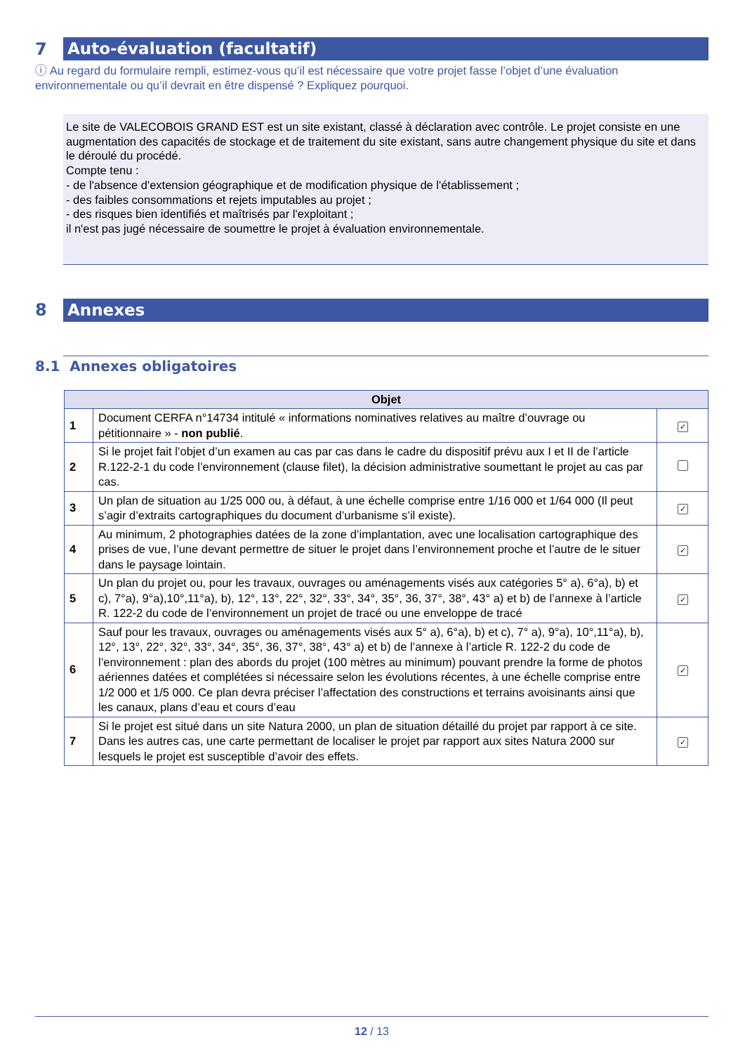7 Auto-évaluation (facultatif)
ⓘ Au regard du formulaire rempli, estimez-vous qu’il est nécessaire que votre projet fasse l’objet d’une évaluation environnementale ou qu’il devrait en être dispensé ? Expliquez pourquoi.
Le site de VALECOBOIS GRAND EST est un site existant, classé à déclaration avec contrôle. Le projet consiste en une augmentation des capacités de stockage et de traitement du site existant, sans autre changement physique du site et dans le déroulé du procédé.
Compte tenu :
- de l'absence d'extension géographique et de modification physique de l'établissement ;
- des faibles consommations et rejets imputables au projet ;
- des risques bien identifiés et maîtrisés par l'exploitant ;
il n'est pas jugé nécessaire de soumettre le projet à évaluation environnementale.
8 Annexes
8.1 Annexes obligatoires
| Objet | | |
| --- | --- | --- |
| 1 | Document CERFA n°14734 intitulé « informations nominatives relatives au maître d’ouvrage ou pétitionnaire » - non publié . | ✓ |
| 2 | Si le projet fait l’objet d’un examen au cas par cas dans le cadre du dispositif prévu aux I et II de l’article R.122-2-1 du code l’environnement (clause filet), la décision administrative soumettant le projet au cas par cas. | |
| 3 | Un plan de situation au 1/25 000 ou, à défaut, à une échelle comprise entre 1/16 000 et 1/64 000 (Il peut s’agir d’extraits cartographiques du document d’urbanisme s’il existe). | ✓ |
| 4 | Au minimum, 2 photographies datées de la zone d’implantation, avec une localisation cartographique des prises de vue, l’une devant permettre de situer le projet dans l’environnement proche et l’autre de le situer dans le paysage lointain. | ✓ |
| 5 | Un plan du projet ou, pour les travaux, ouvrages ou aménagements visés aux catégories 5° a), 6°a), b) et c), 7°a), 9°a),10°,11°a), b), 12°, 13°, 22°, 32°, 33°, 34°, 35°, 36, 37°, 38°, 43° a) et b) de l’annexe à l’article R. 122-2 du code de l’environnement un projet de tracé ou une enveloppe de tracé | ✓ |
| 6 | Sauf pour les travaux, ouvrages ou aménagements visés aux 5° a), 6°a), b) et c), 7° a), 9°a), 10°,11°a), b), 12°, 13°, 22°, 32°, 33°, 34°, 35°, 36, 37°, 38°, 43° a) et b) de l’annexe à l’article R. 122-2 du code de l’environnement : plan des abords du projet (100 mètres au minimum) pouvant prendre la forme de photos aériennes datées et complétées si nécessaire selon les évolutions récentes, à une échelle comprise entre 1/2 000 et 1/5 000. Ce plan devra préciser l’affectation des constructions et terrains avoisinants ainsi que les canaux, plans d’eau et cours d’eau | ✓ |
| 7 | Si le projet est situé dans un site Natura 2000, un plan de situation détaillé du projet par rapport à ce site. Dans les autres cas, une carte permettant de localiser le projet par rapport aux sites Natura 2000 sur lesquels le projet est susceptible d’avoir des effets. | ✓ |
12 / 13